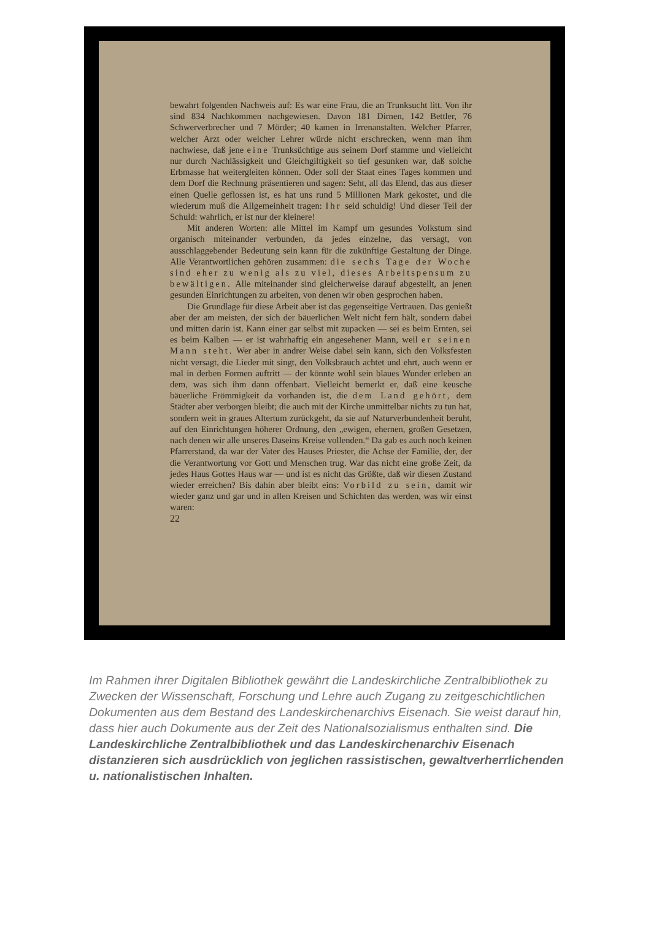bewahrt folgenden Nachweis auf: Es war eine Frau, die an Trunksucht litt. Von ihr sind 834 Nachkommen nachgewiesen. Davon 181 Dirnen, 142 Bettler, 76 Schwerverbrecher und 7 Mörder; 40 kamen in Irrenanstalten. Welcher Pfarrer, welcher Arzt oder welcher Lehrer würde nicht erschrecken, wenn man ihm nachwiese, daß jene eine Trunksüchtige aus seinem Dorf stamme und vielleicht nur durch Nachlässigkeit und Gleichgiltigkeit so tief gesunken war, daß solche Erbmasse hat weitergleiten können. Oder soll der Staat eines Tages kommen und dem Dorf die Rechnung präsentieren und sagen: Seht, all das Elend, das aus dieser einen Quelle geflossen ist, es hat uns rund 5 Millionen Mark gekostet, und die wiederum muß die Allgemeinheit tragen: Ihr seid schuldig! Und dieser Teil der Schuld: wahrlich, er ist nur der kleinere!
Mit anderen Worten: alle Mittel im Kampf um gesundes Volkstum sind organisch miteinander verbunden, da jedes einzelne, das versagt, von ausschlaggebender Bedeutung sein kann für die zukünftige Gestaltung der Dinge. Alle Verantwortlichen gehören zusammen: die sechs Tage der Woche sind eher zu wenig als zu viel, dieses Arbeitspensum zu bewältigen. Alle miteinander sind gleicherweise darauf abgestellt, an jenen gesunden Einrichtungen zu arbeiten, von denen wir oben gesprochen haben.
Die Grundlage für diese Arbeit aber ist das gegenseitige Vertrauen. Das genießt aber der am meisten, der sich der bäuerlichen Welt nicht fern hält, sondern dabei und mitten darin ist. Kann einer gar selbst mit zupacken — sei es beim Ernten, sei es beim Kalben — er ist wahrhaftig ein angesehener Mann, weil er seinen Mann steht. Wer aber in andrer Weise dabei sein kann, sich den Volksfesten nicht versagt, die Lieder mit singt, den Volksbrauch achtet und ehrt, auch wenn er mal in derben Formen auftritt — der könnte wohl sein blaues Wunder erleben an dem, was sich ihm dann offenbart. Vielleicht bemerkt er, daß eine keusche bäuerliche Frömmigkeit da vorhanden ist, die dem Land gehört, dem Städter aber verborgen bleibt; die auch mit der Kirche unmittelbar nichts zu tun hat, sondern weit in graues Altertum zurückgeht, da sie auf Naturverbundenheit beruht, auf den Einrichtungen höherer Ordnung, den „ewigen, ehernen, großen Gesetzen, nach denen wir alle unseres Daseins Kreise vollenden.“ Da gab es auch noch keinen Pfarrerstand, da war der Vater des Hauses Priester, die Achse der Familie, der, der die Verantwortung vor Gott und Menschen trug. War das nicht eine große Zeit, da jedes Haus Gottes Haus war — und ist es nicht das Größte, daß wir diesen Zustand wieder erreichen? Bis dahin aber bleibt eins: Vorbild zu sein, damit wir wieder ganz und gar und in allen Kreisen und Schichten das werden, was wir einst waren:
22
Im Rahmen ihrer Digitalen Bibliothek gewährt die Landeskirchliche Zentralbibliothek zu Zwecken der Wissenschaft, Forschung und Lehre auch Zugang zu zeitgeschichtlichen Dokumenten aus dem Bestand des Landeskirchenarchivs Eisenach. Sie weist darauf hin, dass hier auch Dokumente aus der Zeit des Nationalsozialismus enthalten sind. Die Landeskirchliche Zentralbibliothek und das Landeskirchenarchiv Eisenach distanzieren sich ausdrücklich von jeglichen rassistischen, gewaltverherrlichenden u. nationalistischen Inhalten.